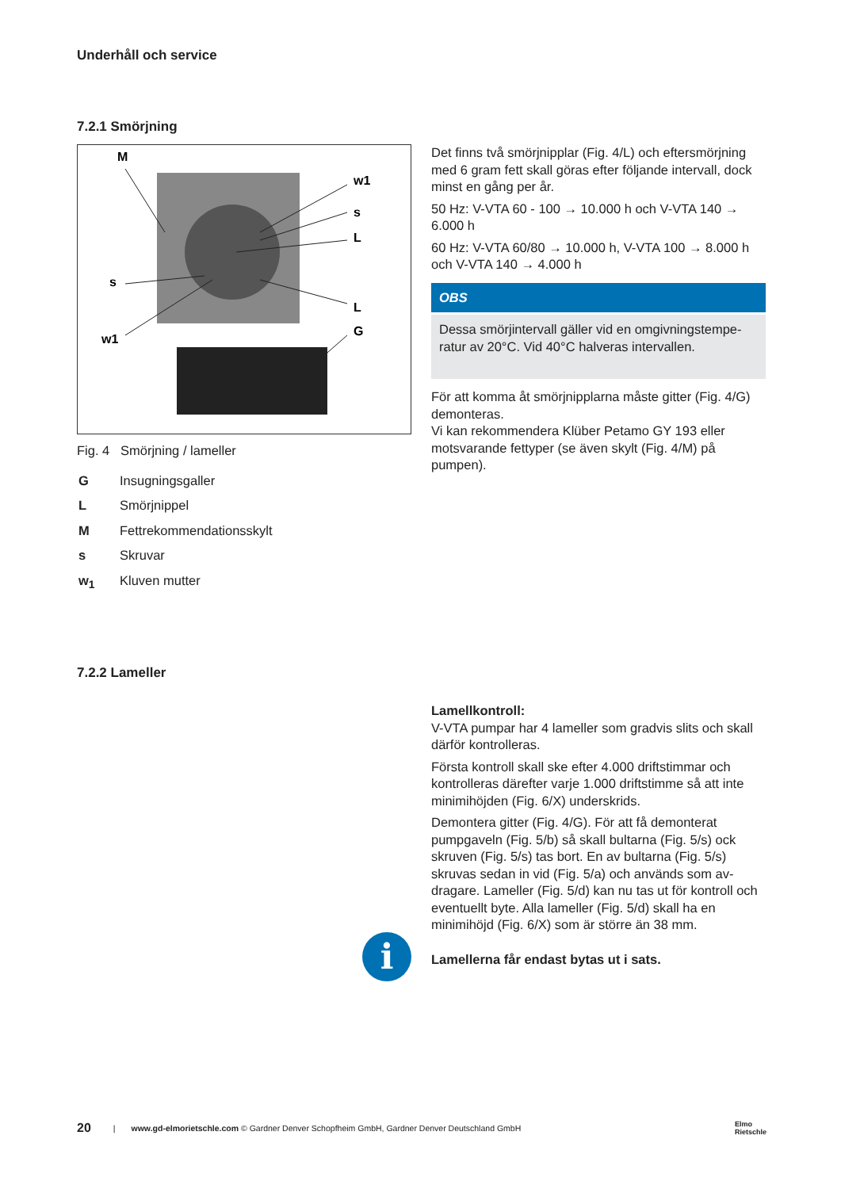Underhåll och service
7.2.1 Smörjning
M
w1
s
L
s
w1
L
G
Fig. 4 Smörjning / lameller
| G | Insugningsgaller |
| L | Smörjnippel |
| M | Fettrekommendationsskylt |
| s | Skruvar |
| w<sub>1</sub> | Kluven mutter |
Det finns två smörjnipplar (Fig. 4/L) och eftersmörj­ning med 6 gram fett skall göras efter följande inter­vall, dock minst en gång per år.
50 Hz: V-VTA 60 - 100 → 10.000 h och V-VTA 140 → 6.000 h
60 Hz: V-VTA 60/80 → 10.000 h, V-VTA 100 → 8.000 h och V-VTA 140 → 4.000 h
OBS
Dessa smörjintervall gäller vid en omgivningstempe­ratur av 20°C. Vid 40°C halveras intervallen.
För att komma åt smörjnipplarna måste gitter (Fig. 4/G) demonteras.
Vi kan rekommendera Klüber Petamo GY 193 eller motsvarande fettyper (se även skylt (Fig. 4/M) på pumpen).
7.2.2 Lameller
i
Lamellkontroll:
V-VTA pumpar har 4 lameller som gradvis slits och skall därför kontrolleras.
Första kontroll skall ske efter 4.000 driftstimmar och kontrolleras därefter varje 1.000 driftstimme så att inte minimihöjden (Fig. 6/X) underskrids.
Demontera gitter (Fig. 4/G). För att få demonterat pumpgaveln (Fig. 5/b) så skall bultarna (Fig. 5/s) ock skruven (Fig. 5/s) tas bort. En av bultarna (Fig. 5/s) skruvas sedan in vid (Fig. 5/a) och används som av­dragare. Lameller (Fig. 5/d) kan nu tas ut för kontroll och eventuellt byte. Alla lameller (Fig. 5/d) skall ha en minimihöjd (Fig. 6/X) som är större än 38 mm.
Lamellerna får endast bytas ut i sats.
20 | www.gd-elmorietschle.com © Gardner Denver Schopfheim GmbH, Gardner Denver Deutschland GmbH Elmo
Rietschle